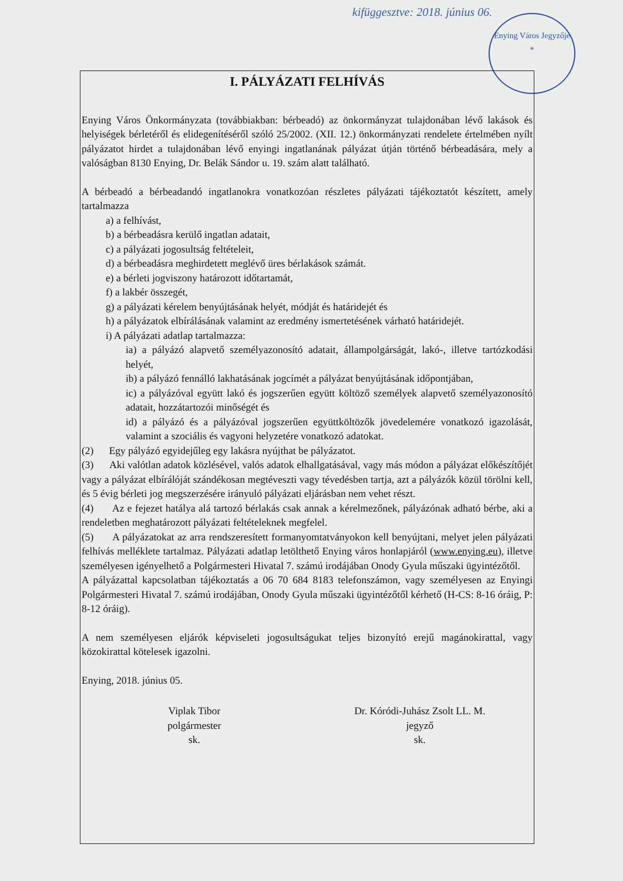kifüggesztve: 2018. június 06.
Enying Város Jegyzője
*
I. PÁLYÁZATI FELHÍVÁS
Enying Város Önkormányzata (továbbiakban: bérbeadó) az önkormányzat tulajdonában lévő lakások és helyiségek bérletéről és elidegenítéséről szóló 25/2002. (XII. 12.) önkormányzati rendelete értelmében nyílt pályázatot hirdet a tulajdonában lévő enyingi ingatlanának pályázat útján történő bérbeadására, mely a valóságban 8130 Enying, Dr. Belák Sándor u. 19. szám alatt található.
A bérbeadó a bérbeadandó ingatlanokra vonatkozóan részletes pályázati tájékoztatót készített, amely tartalmazza
a) a felhívást,
b) a bérbeadásra kerülő ingatlan adatait,
c) a pályázati jogosultság feltételeit,
d) a bérbeadásra meghirdetett meglévő üres bérlakások számát.
e) a bérleti jogviszony határozott időtartamát,
f) a lakbér összegét,
g) a pályázati kérelem benyújtásának helyét, módját és határidejét és
h) a pályázatok elbírálásának valamint az eredmény ismertetésének várható határidejét.
i) A pályázati adatlap tartalmazza:
ia) a pályázó alapvető személyazonosító adatait, állampolgárságát, lakó-, illetve tartózkodási helyét,
ib) a pályázó fennálló lakhatásának jogcímét a pályázat benyújtásának időpontjában,
ic) a pályázóval együtt lakó és jogszerűen együtt költöző személyek alapvető személyazonosító adatait, hozzátartozói minőségét és
id) a pályázó és a pályázóval jogszerűen együttköltözők jövedelemére vonatkozó igazolását, valamint a szociális és vagyoni helyzetére vonatkozó adatokat.
(2) Egy pályázó egyidejűleg egy lakásra nyújthat be pályázatot.
(3) Aki valótlan adatok közlésével, valós adatok elhallgatásával, vagy más módon a pályázat előkészítőjét vagy a pályázat elbírálóját szándékosan megtéveszti vagy tévedésben tartja, azt a pályázók közül törölni kell, és 5 évig bérleti jog megszerzésére irányuló pályázati eljárásban nem vehet részt.
(4) Az e fejezet hatálya alá tartozó bérlakás csak annak a kérelmezőnek, pályázónak adható bérbe, aki a rendeletben meghatározott pályázati feltételeknek megfelel.
(5) A pályázatokat az arra rendszeresített formanyomtatványokon kell benyújtani, melyet jelen pályázati felhívás melléklete tartalmaz. Pályázati adatlap letölthető Enying város honlapjáról (www.enying.eu), illetve személyesen igényelhető a Polgármesteri Hivatal 7. számú irodájában Onody Gyula műszaki ügyintézőtől.
A pályázattal kapcsolatban tájékoztatás a 06 70 684 8183 telefonszámon, vagy személyesen az Enyingi Polgármesteri Hivatal 7. számú irodájában, Onody Gyula műszaki ügyintézőtől kérhető (H-CS: 8-16 óráig, P: 8-12 óráig).
A nem személyesen eljárók képviseleti jogosultságukat teljes bizonyító erejű magánokirattal, vagy közokirattal kötelesek igazolni.
Enying, 2018. június 05.
Viplak Tibor
polgármester
sk.
Dr. Kóródi-Juhász Zsolt LL. M.
jegyző
sk.